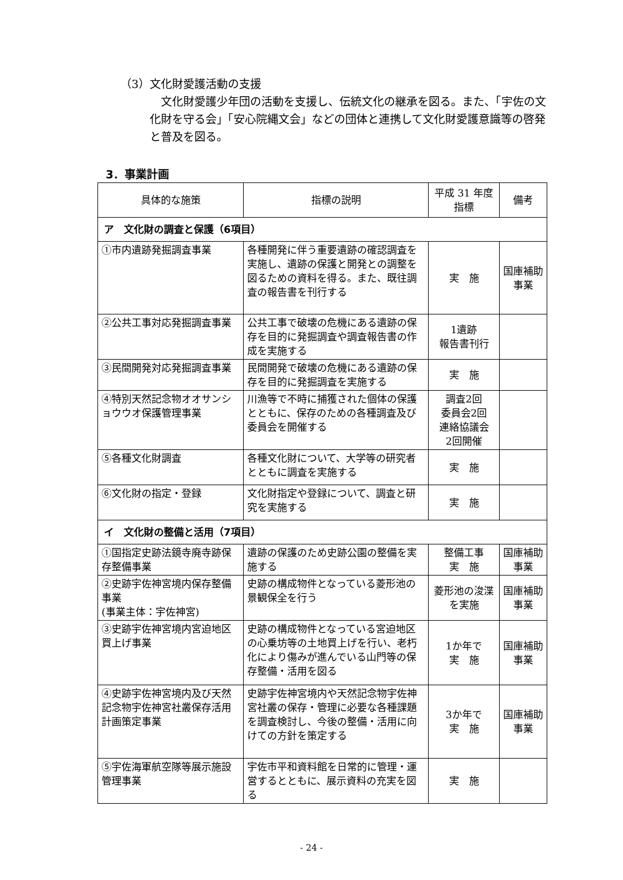（3）文化財愛護活動の支援
　文化財愛護少年団の活動を支援し、伝統文化の継承を図る。また、「宇佐の文化財を守る会」「安心院縄文会」などの団体と連携して文化財愛護意識等の啓発と普及を図る。
3．事業計画
| 具体的な施策 | 指標の説明 | 平成 31 年度 指標 | 備考 |
| --- | --- | --- | --- |
| ア 文化財の調査と保護（6項目） | | | |
| ①市内遺跡発掘調査事業 | 各種開発に伴う重要遺跡の確認調査を実施し、遺跡の保護と開発との調整を図るための資料を得る。また、既往調査の報告書を刊行する | 実 施 | 国庫補助事業 |
| ②公共工事対応発掘調査事業 | 公共工事で破壊の危機にある遺跡の保存を目的に発掘調査や調査報告書の作成を実施する | 1遺跡 報告書刊行 | |
| ③民間開発対応発掘調査事業 | 民間開発で破壊の危機にある遺跡の保存を目的に発掘調査を実施する | 実 施 | |
| ④特別天然記念物オオサンショウウオ保護管理事業 | 川漁等で不時に捕獲された個体の保護とともに、保存のための各種調査及び委員会を開催する | 調査2回 委員会2回 連絡協議会 2回開催 | |
| ⑤各種文化財調査 | 各種文化財について、大学等の研究者とともに調査を実施する | 実 施 | |
| ⑥文化財の指定・登録 | 文化財指定や登録について、調査と研究を実施する | 実 施 | |
| イ 文化財の整備と活用（7項目） | | | |
| ①国指定史跡法鏡寺廃寺跡保存整備事業 | 遺跡の保護のため史跡公園の整備を実施する | 整備工事 実 施 | 国庫補助事業 |
| ②史跡宇佐神宮境内保存整備事業 (事業主体：宇佐神宮) | 史跡の構成物件となっている菱形池の景観保全を行う | 菱形池の浚渫を実施 | 国庫補助事業 |
| ③史跡宇佐神宮境内宮迫地区買上げ事業 | 史跡の構成物件となっている宮迫地区の心乗坊等の土地買上げを行い、老朽化により傷みが進んでいる山門等の保存整備・活用を図る | 1か年で 実 施 | 国庫補助事業 |
| ④史跡宇佐神宮境内及び天然記念物宇佐神宮社叢保存活用計画策定事業 | 史跡宇佐神宮境内や天然記念物宇佐神宮社叢の保存・管理に必要な各種課題を調査検討し、今後の整備・活用に向けての方針を策定する | 3か年で 実 施 | 国庫補助事業 |
| ⑤宇佐海軍航空隊等展示施設管理事業 | 宇佐市平和資料館を日常的に管理・運営するとともに、展示資料の充実を図る | 実 施 | |
- 24 -